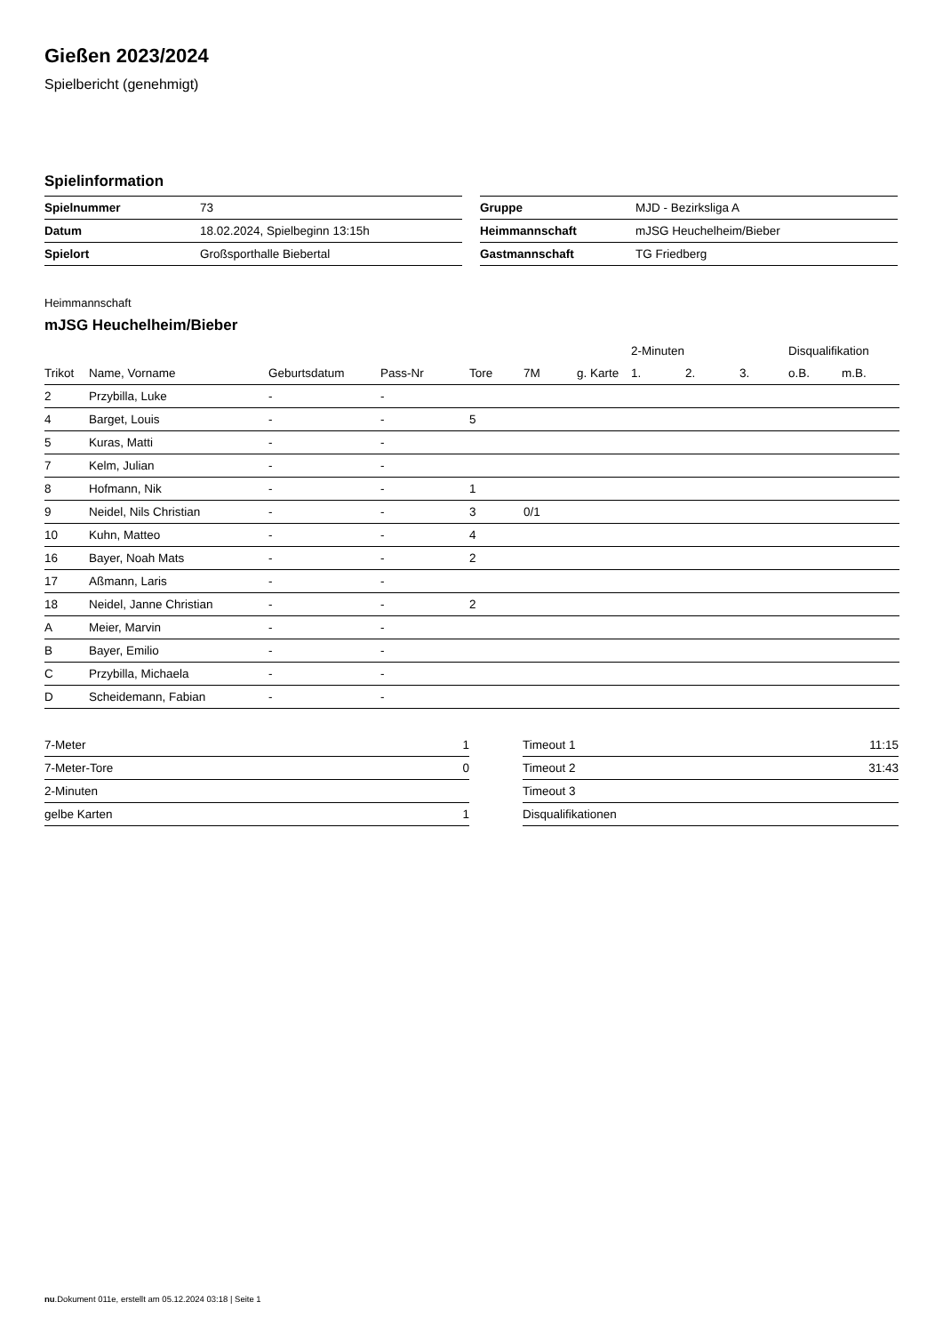Gießen 2023/2024
Spielbericht (genehmigt)
Spielinformation
| Spielnummer | 73 |
| Datum | 18.02.2024, Spielbeginn 13:15h |
| Spielort | Großsporthalle Biebertal |
| Gruppe | MJD - Bezirksliga A |
| Heimmannschaft | mJSG Heuchelheim/Bieber |
| Gastmannschaft | TG Friedberg |
Heimmannschaft
mJSG Heuchelheim/Bieber
| | | | | | | | 2-Minuten | | | Disqualifikation | |
| --- | --- | --- | --- | --- | --- | --- | --- | --- | --- | --- | --- |
| Trikot | Name, Vorname | Geburtsdatum | Pass-Nr | Tore | 7M | g. Karte | 1. | 2. | 3. | o.B. | m.B. |
| 2 | Przybilla, Luke | - | - | | | | | | | | |
| 4 | Barget, Louis | - | - | 5 | | | | | | | |
| 5 | Kuras, Matti | - | - | | | | | | | | |
| 7 | Kelm, Julian | - | - | | | | | | | | |
| 8 | Hofmann, Nik | - | - | 1 | | | | | | | |
| 9 | Neidel, Nils Christian | - | - | 3 | 0/1 | | | | | | |
| 10 | Kuhn, Matteo | - | - | 4 | | | | | | | |
| 16 | Bayer, Noah Mats | - | - | 2 | | | | | | | |
| 17 | Aßmann, Laris | - | - | | | | | | | | |
| 18 | Neidel, Janne Christian | - | - | 2 | | | | | | | |
| A | Meier, Marvin | - | - | | | | | | | | |
| B | Bayer, Emilio | - | - | | | | | | | | |
| C | Przybilla, Michaela | - | - | | | | | | | | |
| D | Scheidemann, Fabian | - | - | | | | | | | | |
| 7-Meter | 1 |
| 7-Meter-Tore | 0 |
| 2-Minuten | |
| gelbe Karten | 1 |
| Timeout 1 | 11:15 |
| Timeout 2 | 31:43 |
| Timeout 3 | |
| Disqualifikationen | |
nu.Dokument 011e, erstellt am 05.12.2024 03:18 | Seite 1